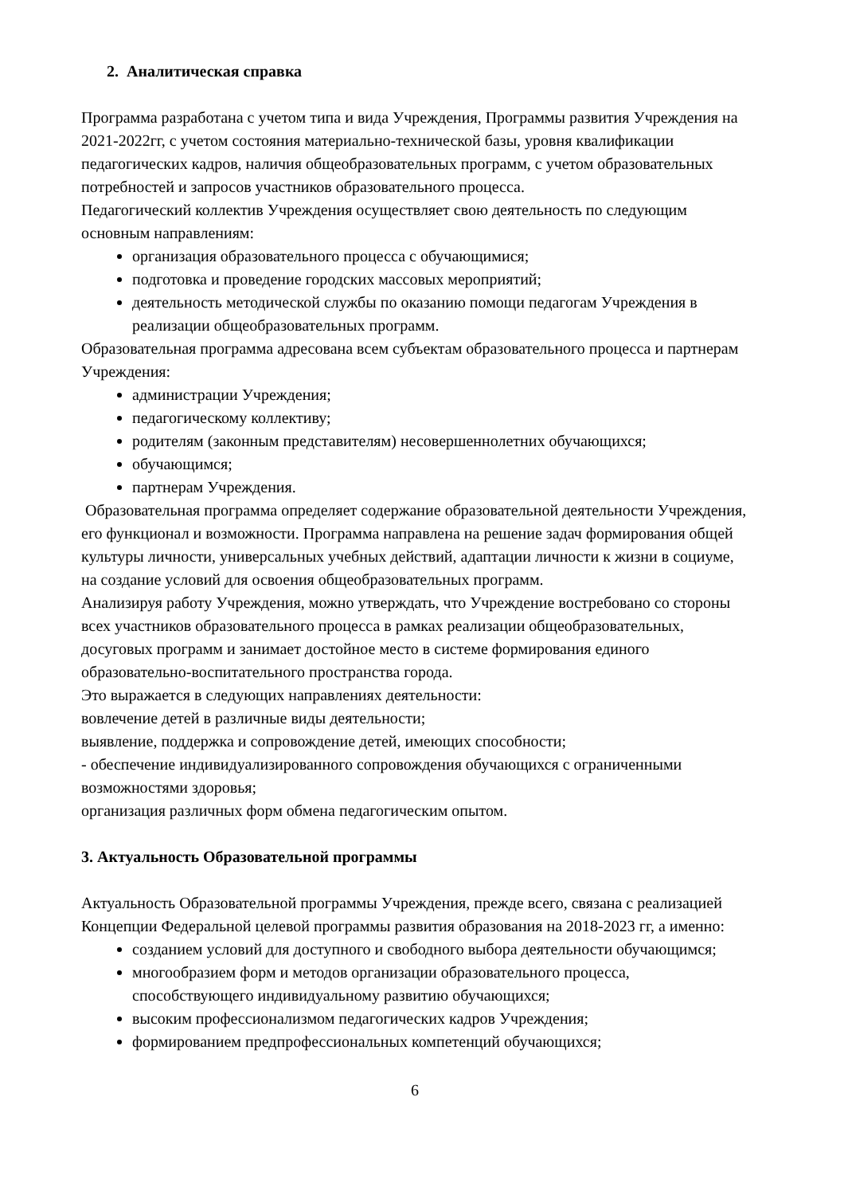2. Аналитическая справка
Программа разработана с учетом типа и вида Учреждения, Программы развития Учреждения на 2021-2022гг, с учетом состояния материально-технической базы, уровня квалификации педагогических кадров, наличия общеобразовательных программ, с учетом образовательных потребностей и запросов участников образовательного процесса.
Педагогический коллектив Учреждения осуществляет свою деятельность по следующим основным направлениям:
организация образовательного процесса с обучающимися;
подготовка и проведение городских массовых мероприятий;
деятельность методической службы по оказанию помощи педагогам Учреждения в реализации общеобразовательных программ.
Образовательная программа адресована всем субъектам образовательного процесса и партнерам Учреждения:
администрации Учреждения;
педагогическому коллективу;
родителям (законным представителям) несовершеннолетних обучающихся;
обучающимся;
партнерам Учреждения.
Образовательная программа определяет содержание образовательной деятельности Учреждения, его функционал и возможности. Программа направлена на решение задач формирования общей культуры личности, универсальных учебных действий, адаптации личности к жизни в социуме, на создание условий для освоения общеобразовательных программ.
Анализируя работу Учреждения, можно утверждать, что Учреждение востребовано со стороны всех участников образовательного процесса в рамках реализации общеобразовательных, досуговых программ и занимает достойное место в системе формирования единого образовательно-воспитательного пространства города.
Это выражается в следующих направлениях деятельности:
вовлечение детей в различные виды деятельности;
выявление, поддержка и сопровождение детей, имеющих способности;
- обеспечение индивидуализированного сопровождения обучающихся с ограниченными возможностями здоровья;
организация различных форм обмена педагогическим опытом.
3. Актуальность Образовательной программы
Актуальность Образовательной программы Учреждения, прежде всего, связана с реализацией Концепции Федеральной целевой программы развития образования на 2018-2023 гг, а именно:
созданием условий для доступного и свободного выбора деятельности обучающимся;
многообразием форм и методов организации образовательного процесса, способствующего индивидуальному развитию обучающихся;
высоким профессионализмом педагогических кадров Учреждения;
формированием предпрофессиональных компетенций обучающихся;
6